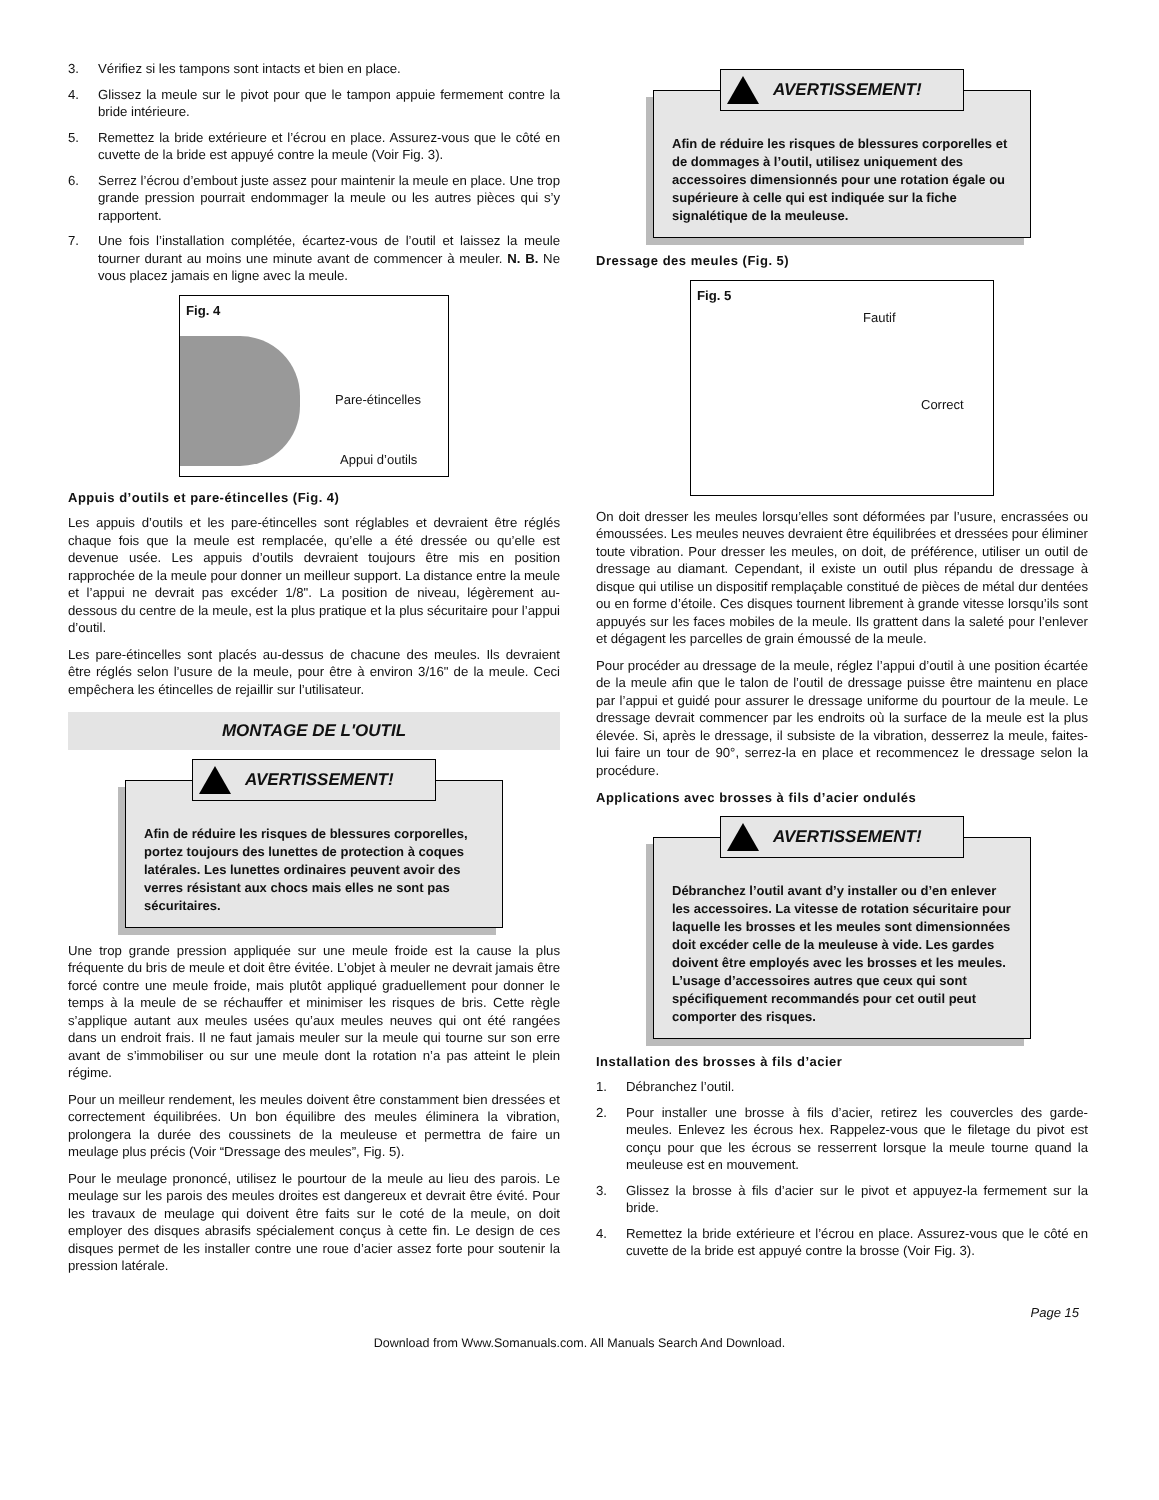3. Vérifiez si les tampons sont intacts et bien en place.
4. Glissez la meule sur le pivot pour que le tampon appuie fermement contre la bride intérieure.
5. Remettez la bride extérieure et l’écrou en place. Assurez-vous que le côté en cuvette de la bride est appuyé contre la meule (Voir Fig. 3).
6. Serrez l’écrou d’embout juste assez pour maintenir la meule en place. Une trop grande pression pourrait endommager la meule ou les autres pièces qui s’y rapportent.
7. Une fois l’installation complétée, écartez-vous de l’outil et laissez la meule tourner durant au moins une minute avant de commencer à meuler. N. B. Ne vous placez jamais en ligne avec la meule.
Fig. 4
Pare-étincelles
Appui d’outils
Appuis d’outils et pare-étincelles (Fig. 4)
Les appuis d’outils et les pare-étincelles sont réglables et devraient être réglés chaque fois que la meule est remplacée, qu’elle a été dressée ou qu’elle est devenue usée. Les appuis d’outils devraient toujours être mis en position rapprochée de la meule pour donner un meilleur support. La distance entre la meule et l’appui ne devrait pas excéder 1/8". La position de niveau, légèrement au-dessous du centre de la meule, est la plus pratique et la plus sécuritaire pour l’appui d’outil.
Les pare-étincelles sont placés au-dessus de chacune des meules. Ils devraient être réglés selon l’usure de la meule, pour être à environ 3/16" de la meule. Ceci empêchera les étincelles de rejaillir sur l’utilisateur.
MONTAGE DE L'OUTIL
AVERTISSEMENT!
Afin de réduire les risques de blessures corporelles, portez toujours des lunettes de protection à coques latérales. Les lunettes ordinaires peuvent avoir des verres résistant aux chocs mais elles ne sont pas sécuritaires.
Une trop grande pression appliquée sur une meule froide est la cause la plus fréquente du bris de meule et doit être évitée. L’objet à meuler ne devrait jamais être forcé contre une meule froide, mais plutôt appliqué graduellement pour donner le temps à la meule de se réchauffer et minimiser les risques de bris. Cette règle s’applique autant aux meules usées qu’aux meules neuves qui ont été rangées dans un endroit frais. Il ne faut jamais meuler sur la meule qui tourne sur son erre avant de s’immobiliser ou sur une meule dont la rotation n’a pas atteint le plein régime.
Pour un meilleur rendement, les meules doivent être constamment bien dressées et correctement équilibrées. Un bon équilibre des meules éliminera la vibration, prolongera la durée des coussinets de la meuleuse et permettra de faire un meulage plus précis (Voir “Dressage des meules”, Fig. 5).
Pour le meulage prononcé, utilisez le pourtour de la meule au lieu des parois. Le meulage sur les parois des meules droites est dangereux et devrait être évité. Pour les travaux de meulage qui doivent être faits sur le coté de la meule, on doit employer des disques abrasifs spécialement conçus à cette fin. Le design de ces disques permet de les installer contre une roue d’acier assez forte pour soutenir la pression latérale.
AVERTISSEMENT!
Afin de réduire les risques de blessures corporelles et de dommages à l’outil, utilisez uniquement des accessoires dimensionnés pour une rotation égale ou supérieure à celle qui est indiquée sur la fiche signalétique de la meuleuse.
Dressage des meules (Fig. 5)
Fig. 5
Fautif
Correct
On doit dresser les meules lorsqu’elles sont déformées par l’usure, encrassées ou émoussées. Les meules neuves devraient être équilibrées et dressées pour éliminer toute vibration. Pour dresser les meules, on doit, de préférence, utiliser un outil de dressage au diamant. Cependant, il existe un outil plus répandu de dressage à disque qui utilise un dispositif remplaçable constitué de pièces de métal dur dentées ou en forme d’étoile. Ces disques tournent librement à grande vitesse lorsqu’ils sont appuyés sur les faces mobiles de la meule. Ils grattent dans la saleté pour l’enlever et dégagent les parcelles de grain émoussé de la meule.
Pour procéder au dressage de la meule, réglez l’appui d’outil à une position écartée de la meule afin que le talon de l’outil de dressage puisse être maintenu en place par l’appui et guidé pour assurer le dressage uniforme du pourtour de la meule. Le dressage devrait commencer par les endroits où la surface de la meule est la plus élevée. Si, après le dressage, il subsiste de la vibration, desserrez la meule, faites-lui faire un tour de 90°, serrez-la en place et recommencez le dressage selon la procédure.
Applications avec brosses à fils d’acier ondulés
AVERTISSEMENT!
Débranchez l’outil avant d’y installer ou d’en enlever les accessoires. La vitesse de rotation sécuritaire pour laquelle les brosses et les meules sont dimensionnées doit excéder celle de la meuleuse à vide. Les gardes doivent être employés avec les brosses et les meules. L’usage d’accessoires autres que ceux qui sont spécifiquement recommandés pour cet outil peut comporter des risques.
Installation des brosses à fils d’acier
1. Débranchez l’outil.
2. Pour installer une brosse à fils d’acier, retirez les couvercles des garde-meules. Enlevez les écrous hex. Rappelez-vous que le filetage du pivot est conçu pour que les écrous se resserrent lorsque la meule tourne quand la meuleuse est en mouvement.
3. Glissez la brosse à fils d’acier sur le pivot et appuyez-la fermement sur la bride.
4. Remettez la bride extérieure et l’écrou en place. Assurez-vous que le côté en cuvette de la bride est appuyé contre la brosse (Voir Fig. 3).
Page 15
Download from Www.Somanuals.com. All Manuals Search And Download.